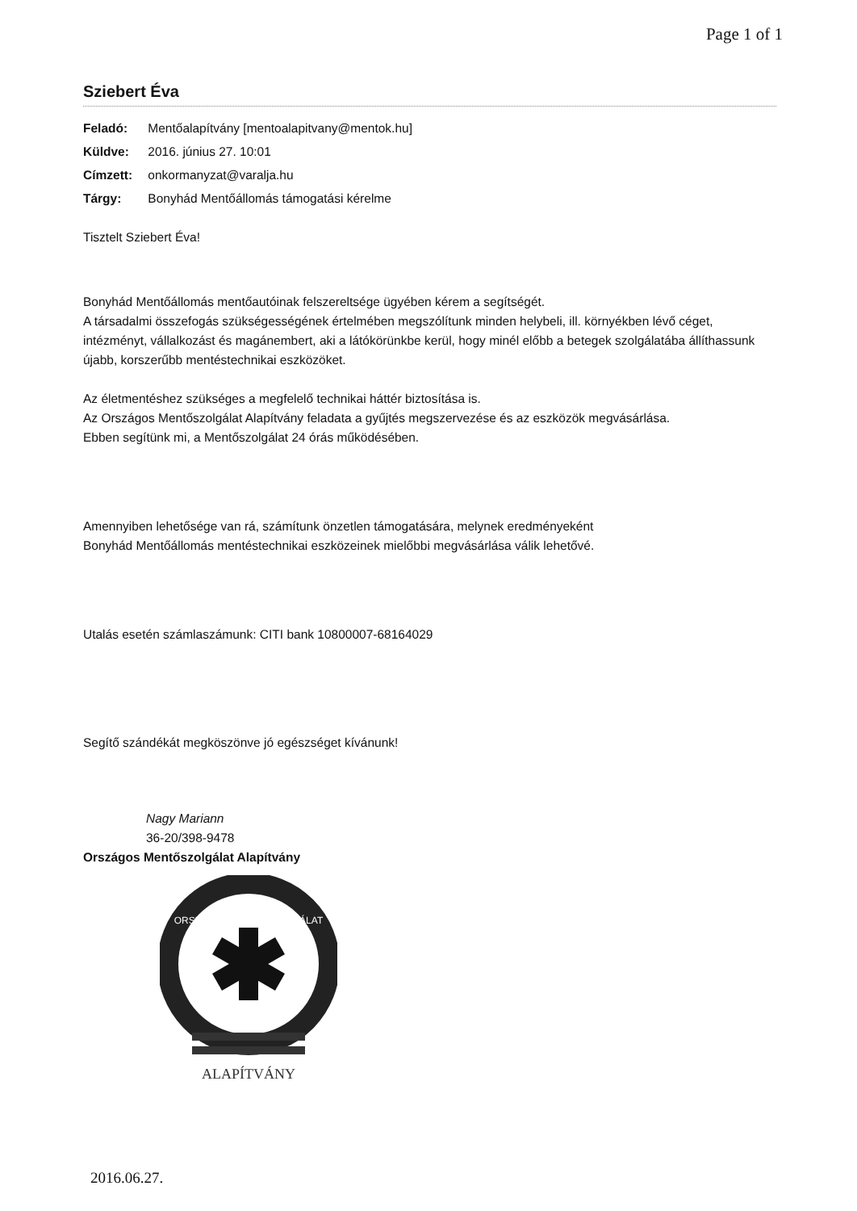Page 1 of 1
Sziebert Éva
Feladó: Mentőalapítvány [mentoalapitvany@mentok.hu]
Küldve: 2016. június 27. 10:01
Címzett: onkormanyzat@varalja.hu
Tárgy: Bonyhád Mentőállomás támogatási kérelme
Tisztelt Sziebert Éva!
Bonyhád Mentőállomás mentőautóinak felszereltsége ügyében kérem a segítségét.
A társadalmi összefogás szükségességének értelmében megszólítunk minden helybeli, ill. környékben lévő céget, intézményt, vállalkozást és magánembert, aki a látókörünkbe kerül, hogy minél előbb a betegek szolgálatába állíthassunk újabb, korszerűbb mentéstechnikai eszközöket.
Az életmentéshez szükséges a megfelelő technikai háttér biztosítása is.
Az Országos Mentőszolgálat Alapítvány feladata a gyűjtés megszervezése és az eszközök megvásárlása.
Ebben segítünk mi, a Mentőszolgálat 24 órás működésében.
Amennyiben lehetősége van rá, számítunk önzetlen támogatására, melynek eredményeként
Bonyhád Mentőállomás mentéstechnikai eszközeinek mielőbbi megvásárlása válik lehetővé.
Utalás esetén számlaszámunk: CITI bank 10800007-68164029
Segítő szándékát megköszönve jó egészséget kívánunk!
Nagy Mariann
36-20/398-9478
Országos Mentőszolgálat Alapítvány
ORSZÁGOS MENTŐSZOLGÁLAT
ALAPÍTVÁNY
2016.06.27.